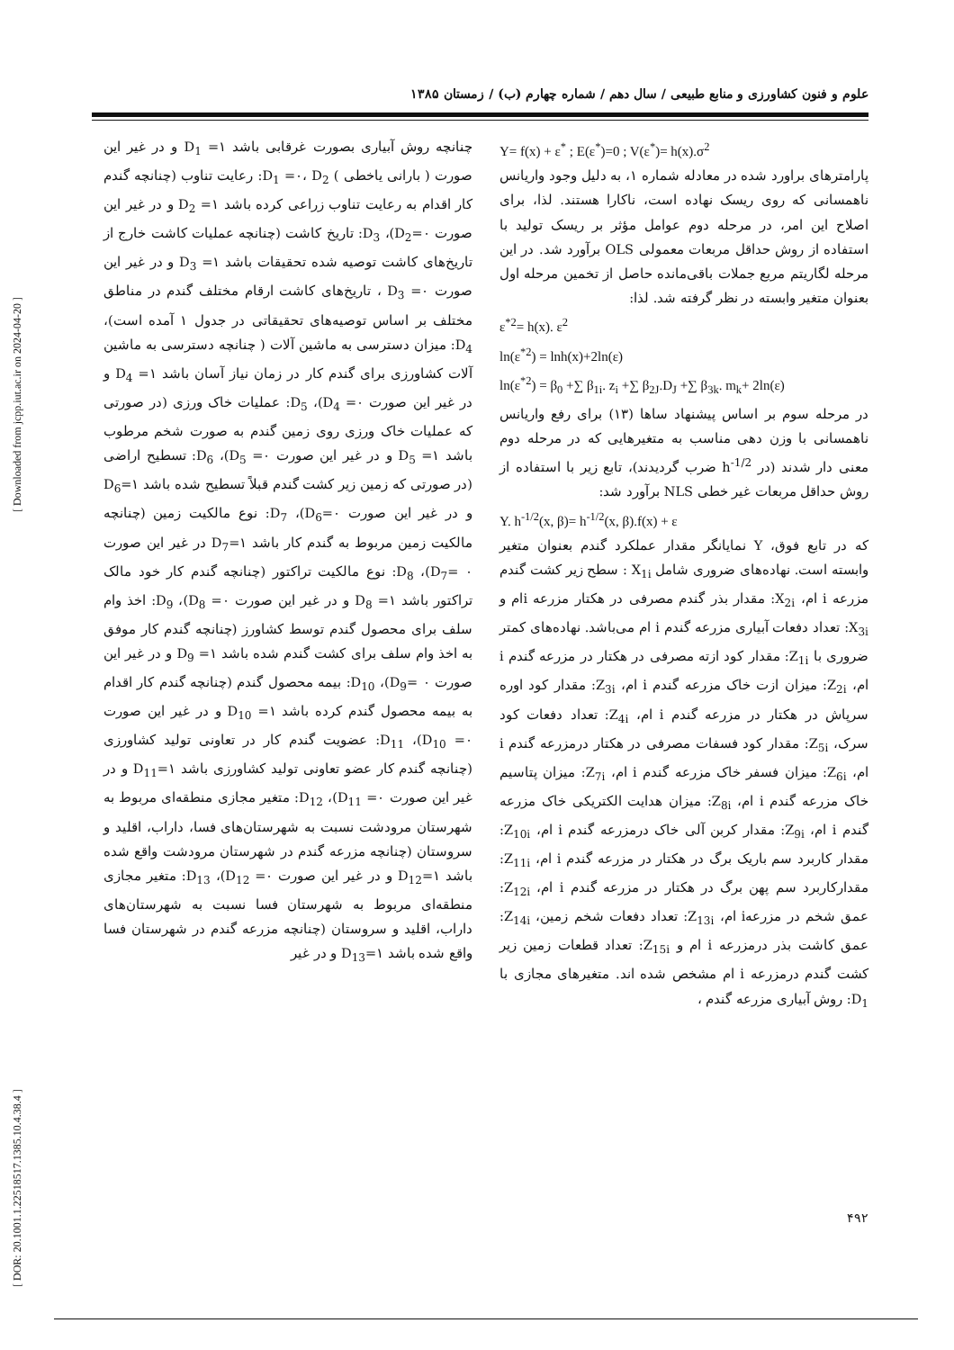علوم و فنون کشاورزی و منابع طبیعی / سال دهم / شماره چهارم (ب) / زمستان ۱۳۸۵
Y= f(x) + ε<sup>*</sup> ; E(ε<sup>*</sup>)=0 ; V(ε<sup>*</sup>)= h(x).σ<sup>2</sup>
پارامترهای براورد شده در معادله شماره ۱، به دلیل وجود واریانس ناهمسانی که روی ریسک نهاده است، ناکارا هستند. لذا، برای اصلاح این امر، در مرحله دوم عوامل مؤثر بر ریسک تولید با استفاده از روش حداقل مربعات معمولی OLS برآورد شد. در این مرحله لگاریتم مربع جملات باقی‌مانده حاصل از تخمین مرحله اول بعنوان متغیر وابسته در نظر گرفته شد. لذا:
ε<sup>*2</sup>= h(x). ε<sup>2</sup>
ln(ε<sup>*2</sup>) = lnh(x)+2ln(ε)
ln(ε<sup>*2</sup>) = β<sub>0</sub> +∑ β<sub>1i</sub>. z<sub>i</sub> +∑ β<sub>2J</sub>.D<sub>J</sub> +∑ β<sub>3k</sub>. m<sub>k</sub>+ 2ln(ε)
در مرحله سوم بر اساس پیشنهاد ساها (۱۳) برای رفع واریانس ناهمسانی با وزن دهی مناسب به متغیرهایی که در مرحله دوم معنی دار شدند (در h<sup>-1/2</sup> ضرب گردیدند)، تابع زیر با استفاده از روش حداقل مربعات غیر خطی NLS برآورد شد:
Y. h<sup>-1/2</sup>(x, β)= h<sup>-1/2</sup>(x, β).f(x) + ε
که در تابع فوق، Y نمایانگر مقدار عملکرد گندم بعنوان متغیر وابسته است. نهاده‌های ضروری شامل X<sub>1i</sub> : سطح زیر کشت گندم مزرعه i ام، X<sub>2i</sub>: مقدار بذر گندم مصرفی در هکتار مزرعه iام و X<sub>3i</sub>: تعداد دفعات آبیاری مزرعه گندم i ام می‌باشد. نهاده‌های کمتر ضروری با Z<sub>1i</sub>: مقدار کود ازته مصرفی در هکتار در مزرعه گندم i ام، Z<sub>2i</sub>: میزان ازت خاک مزرعه گندم i ام، Z<sub>3i</sub>: مقدار کود اوره سرپاش در هکتار در مزرعه گندم i ام، Z<sub>4i</sub>: تعداد دفعات کود سرک، Z<sub>5i</sub>: مقدار کود فسفات مصرفی در هکتار درمزرعه گندم i ام، Z<sub>6i</sub>: میزان فسفر خاک مزرعه گندم i ام، Z<sub>7i</sub>: میزان پتاسیم خاک مزرعه گندم i ام، Z<sub>8i</sub>: میزان هدایت الکتریکی خاک مزرعه گندم i ام، Z<sub>9i</sub>: مقدار کربن آلی خاک درمزرعه گندم i ام، Z<sub>10i</sub>: مقدار کاربرد سم باریک برگ در هکتار در مزرعه گندم i ام، Z<sub>11i</sub>: مقدارکاربرد سم پهن برگ در هکتار در مزرعه گندم i ام، Z<sub>12i</sub>: عمق شخم در مزرعهi ام، Z<sub>13i</sub>: تعداد دفعات شخم زمین، Z<sub>14i</sub>: عمق کاشت بذر درمزرعه i ام و Z<sub>15i</sub>: تعداد قطعات زمین زیر کشت گندم درمزرعه i ام مشخص شده اند. متغیرهای مجازی با D<sub>1</sub>: روش آبیاری مزرعه گندم ،
چنانچه روش آبیاری بصورت غرقابی باشد D<sub>1</sub> =۱ و در غیر این صورت ( بارانی یاخطی ) D<sub>1</sub> =۰، D<sub>2</sub>: رعایت تناوب (چنانچه گندم کار اقدام به رعایت تناوب زراعی کرده باشد D<sub>2</sub> =۱ و در غیر این صورت D<sub>2</sub>=۰)، D<sub>3</sub>: تاریخ کاشت (چنانچه عملیات کاشت خارج از تاریخ‌های کاشت توصیه شده تحقیقات باشد D<sub>3</sub> =۱ و در غیر این صورت D<sub>3</sub> =۰ ، تاریخ‌های کاشت ارقام مختلف گندم در مناطق مختلف بر اساس توصیه‌های تحقیقاتی در جدول ۱ آمده است)، D<sub>4</sub>: میزان دسترسی به ماشین آلات ( چنانچه دسترسی به ماشین آلات کشاورزی برای گندم کار در زمان نیاز آسان باشد D<sub>4</sub> =۱ و در غیر این صورت D<sub>4</sub> =۰)، D<sub>5</sub>: عملیات خاک ورزی (در صورتی که عملیات خاک ورزی روی زمین گندم به صورت شخم مرطوب باشد D<sub>5</sub> =۱ و در غیر این صورت D<sub>5</sub> =۰)، D<sub>6</sub>: تسطیح اراضی (در صورتی که زمین زیر کشت گندم قبلاً تسطیح شده باشد D<sub>6</sub>=۱ و در غیر این صورت D<sub>6</sub>=۰)، D<sub>7</sub>: نوع مالکیت زمین (چنانچه مالکیت زمین مربوط به گندم کار باشد D<sub>7</sub>=۱ در غیر این صورت D<sub>7</sub>= ۰)، D<sub>8</sub>: نوع مالکیت تراکتور (چنانچه گندم کار خود مالک تراکتور باشد D<sub>8</sub> =۱ و در غیر این صورت D<sub>8</sub> =۰)، D<sub>9</sub>: اخذ وام سلف برای محصول گندم توسط کشاورز (چنانچه گندم کار موفق به اخذ وام سلف برای کشت گندم شده باشد D<sub>9</sub> =۱ و در غیر این صورت D<sub>9</sub>= ۰)، D<sub>10</sub>: بیمه محصول گندم (چنانچه گندم کار اقدام به بیمه محصول گندم کرده باشد D<sub>10</sub> =۱ و در غیر این صورت D<sub>10</sub> =۰)، D<sub>11</sub>: عضویت گندم کار در تعاونی تولید کشاورزی (چنانچه گندم کار عضو تعاونی تولید کشاورزی باشد D<sub>11</sub>=۱ و در غیر این صورت D<sub>11</sub> =۰)، D<sub>12</sub>: متغیر مجازی منطقه‌ای مربوط به شهرستان مرودشت نسبت به شهرستان‌های فسا، داراب، اقلید و سروستان (چنانچه مزرعه گندم در شهرستان مرودشت واقع شده باشد D<sub>12</sub>=۱ و در غیر این صورت D<sub>12</sub> =۰)، D<sub>13</sub>: متغیر مجازی منطقه‌ای مربوط به شهرستان فسا نسبت به شهرستان‌های داراب، اقلید و سروستان (چنانچه مزرعه گندم در شهرستان فسا واقع شده باشد D<sub>13</sub>=۱ و در غیر
۴۹۲
[ DOR: 20.1001.1.22518517.1385.10.4.38.4 ] [ Downloaded from jcpp.iut.ac.ir on 2024-04-20 ]